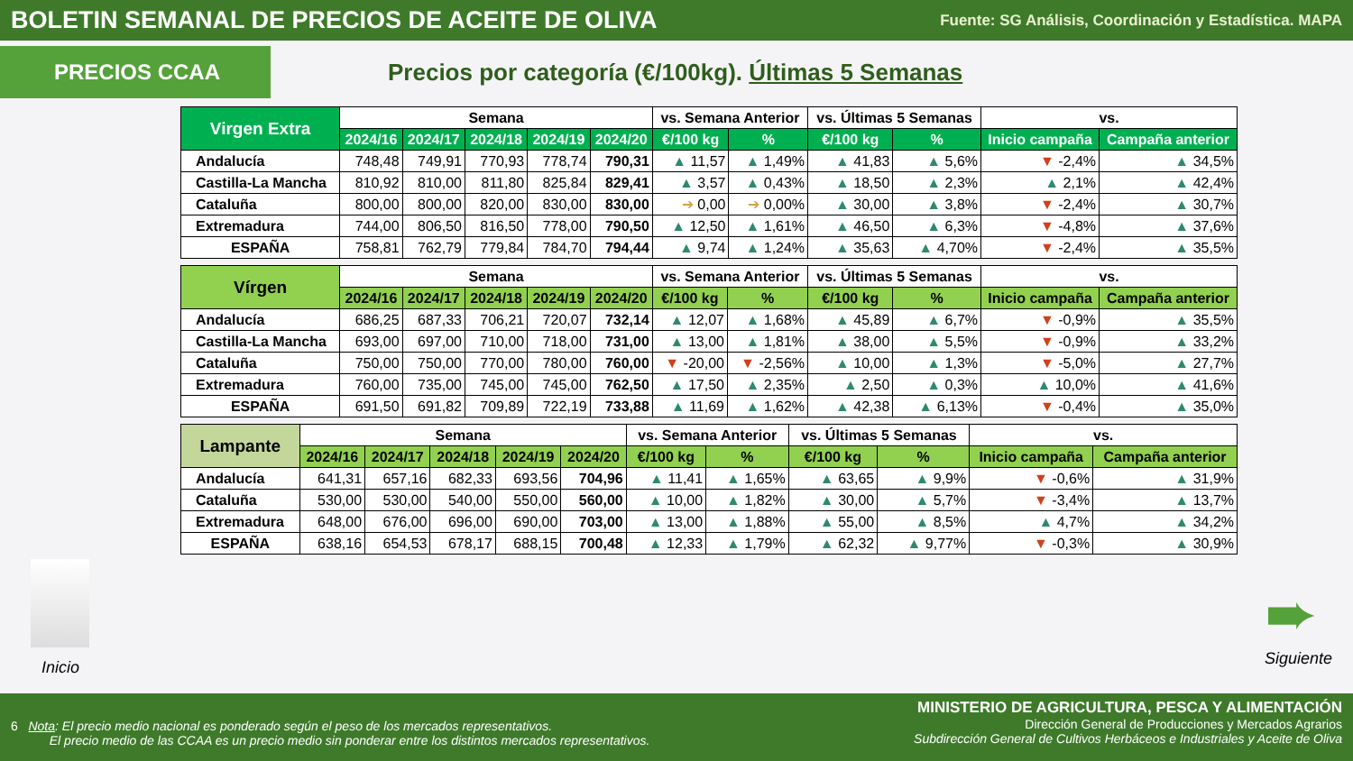BOLETIN SEMANAL DE PRECIOS DE ACEITE DE OLIVA
Fuente: SG Análisis, Coordinación y Estadística. MAPA
PRECIOS CCAA
Precios por categoría (€/100kg). Últimas 5 Semanas
| Virgen Extra | Semana | | | | | vs. Semana Anterior | | vs. Últimas 5 Semanas | | vs. | |
| --- | --- | --- | --- | --- | --- | --- | --- | --- | --- | --- | --- |
| | 2024/16 | 2024/17 | 2024/18 | 2024/19 | 2024/20 | €/100 kg | % | €/100 kg | % | Inicio campaña | Campaña anterior |
| Andalucía | 748,48 | 749,91 | 770,93 | 778,74 | 790,31 | ▲ 11,57 | ▲ 1,49% | ▲ 41,83 | ▲ 5,6% | ▼ -2,4% | ▲ 34,5% |
| Castilla-La Mancha | 810,92 | 810,00 | 811,80 | 825,84 | 829,41 | ▲ 3,57 | ▲ 0,43% | ▲ 18,50 | ▲ 2,3% | ▲ 2,1% | ▲ 42,4% |
| Cataluña | 800,00 | 800,00 | 820,00 | 830,00 | 830,00 | ➔ 0,00 | ➔ 0,00% | ▲ 30,00 | ▲ 3,8% | ▼ -2,4% | ▲ 30,7% |
| Extremadura | 744,00 | 806,50 | 816,50 | 778,00 | 790,50 | ▲ 12,50 | ▲ 1,61% | ▲ 46,50 | ▲ 6,3% | ▼ -4,8% | ▲ 37,6% |
| ESPAÑA | 758,81 | 762,79 | 779,84 | 784,70 | 794,44 | ▲ 9,74 | ▲ 1,24% | ▲ 35,63 | ▲ 4,70% | ▼ -2,4% | ▲ 35,5% |
| Vírgen | Semana | | | | | vs. Semana Anterior | | vs. Últimas 5 Semanas | | vs. | |
| --- | --- | --- | --- | --- | --- | --- | --- | --- | --- | --- | --- |
| | 2024/16 | 2024/17 | 2024/18 | 2024/19 | 2024/20 | €/100 kg | % | €/100 kg | % | Inicio campaña | Campaña anterior |
| Andalucía | 686,25 | 687,33 | 706,21 | 720,07 | 732,14 | ▲ 12,07 | ▲ 1,68% | ▲ 45,89 | ▲ 6,7% | ▼ -0,9% | ▲ 35,5% |
| Castilla-La Mancha | 693,00 | 697,00 | 710,00 | 718,00 | 731,00 | ▲ 13,00 | ▲ 1,81% | ▲ 38,00 | ▲ 5,5% | ▼ -0,9% | ▲ 33,2% |
| Cataluña | 750,00 | 750,00 | 770,00 | 780,00 | 760,00 | ▼ -20,00 | ▼ -2,56% | ▲ 10,00 | ▲ 1,3% | ▼ -5,0% | ▲ 27,7% |
| Extremadura | 760,00 | 735,00 | 745,00 | 745,00 | 762,50 | ▲ 17,50 | ▲ 2,35% | ▲ 2,50 | ▲ 0,3% | ▲ 10,0% | ▲ 41,6% |
| ESPAÑA | 691,50 | 691,82 | 709,89 | 722,19 | 733,88 | ▲ 11,69 | ▲ 1,62% | ▲ 42,38 | ▲ 6,13% | ▼ -0,4% | ▲ 35,0% |
| Lampante | Semana | | | | | vs. Semana Anterior | | vs. Últimas 5 Semanas | | vs. | |
| --- | --- | --- | --- | --- | --- | --- | --- | --- | --- | --- | --- |
| | 2024/16 | 2024/17 | 2024/18 | 2024/19 | 2024/20 | €/100 kg | % | €/100 kg | % | Inicio campaña | Campaña anterior |
| Andalucía | 641,31 | 657,16 | 682,33 | 693,56 | 704,96 | ▲ 11,41 | ▲ 1,65% | ▲ 63,65 | ▲ 9,9% | ▼ -0,6% | ▲ 31,9% |
| Cataluña | 530,00 | 530,00 | 540,00 | 550,00 | 560,00 | ▲ 10,00 | ▲ 1,82% | ▲ 30,00 | ▲ 5,7% | ▼ -3,4% | ▲ 13,7% |
| Extremadura | 648,00 | 676,00 | 696,00 | 690,00 | 703,00 | ▲ 13,00 | ▲ 1,88% | ▲ 55,00 | ▲ 8,5% | ▲ 4,7% | ▲ 34,2% |
| ESPAÑA | 638,16 | 654,53 | 678,17 | 688,15 | 700,48 | ▲ 12,33 | ▲ 1,79% | ▲ 62,32 | ▲ 9,77% | ▼ -0,3% | ▲ 30,9% |
Inicio
➨
Siguiente
6 Nota: El precio medio nacional es ponderado según el peso de los mercados representativos.
El precio medio de las CCAA es un precio medio sin ponderar entre los distintos mercados representativos.
MINISTERIO DE AGRICULTURA, PESCA Y ALIMENTACIÓN
Dirección General de Producciones y Mercados Agrarios
Subdirección General de Cultivos Herbáceos e Industriales y Aceite de Oliva